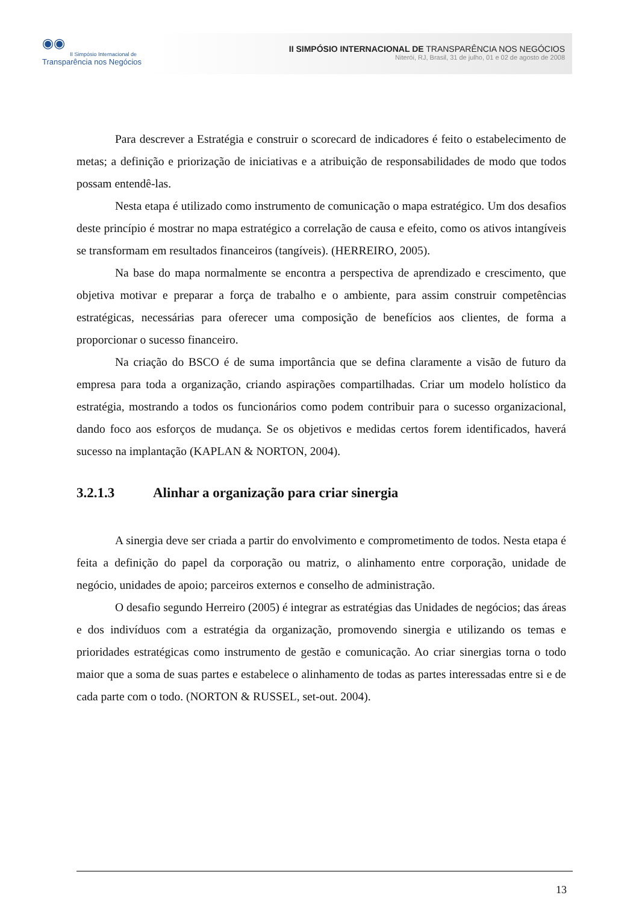◉◉
II Simpósio Internacional de
Transparência nos Negócios
II SIMPÓSIO INTERNACIONAL DE TRANSPARÊNCIA NOS NEGÓCIOS
Niterói, RJ, Brasil, 31 de julho, 01 e 02 de agosto de 2008
Para descrever a Estratégia e construir o scorecard de indicadores é feito o estabelecimento de metas; a definição e priorização de iniciativas e a atribuição de responsabilidades de modo que todos possam entendê-las.
Nesta etapa é utilizado como instrumento de comunicação o mapa estratégico. Um dos desafios deste princípio é mostrar no mapa estratégico a correlação de causa e efeito, como os ativos intangíveis se transformam em resultados financeiros (tangíveis). (HERREIRO, 2005).
Na base do mapa normalmente se encontra a perspectiva de aprendizado e crescimento, que objetiva motivar e preparar a força de trabalho e o ambiente, para assim construir competências estratégicas, necessárias para oferecer uma composição de benefícios aos clientes, de forma a proporcionar o sucesso financeiro.
Na criação do BSCO é de suma importância que se defina claramente a visão de futuro da empresa para toda a organização, criando aspirações compartilhadas. Criar um modelo holístico da estratégia, mostrando a todos os funcionários como podem contribuir para o sucesso organizacional, dando foco aos esforços de mudança. Se os objetivos e medidas certos forem identificados, haverá sucesso na implantação (KAPLAN & NORTON, 2004).
3.2.1.3 Alinhar a organização para criar sinergia
A sinergia deve ser criada a partir do envolvimento e comprometimento de todos. Nesta etapa é feita a definição do papel da corporação ou matriz, o alinhamento entre corporação, unidade de negócio, unidades de apoio; parceiros externos e conselho de administração.
O desafio segundo Herreiro (2005) é integrar as estratégias das Unidades de negócios; das áreas e dos indivíduos com a estratégia da organização, promovendo sinergia e utilizando os temas e prioridades estratégicas como instrumento de gestão e comunicação. Ao criar sinergias torna o todo maior que a soma de suas partes e estabelece o alinhamento de todas as partes interessadas entre si e de cada parte com o todo. (NORTON & RUSSEL, set-out. 2004).
13